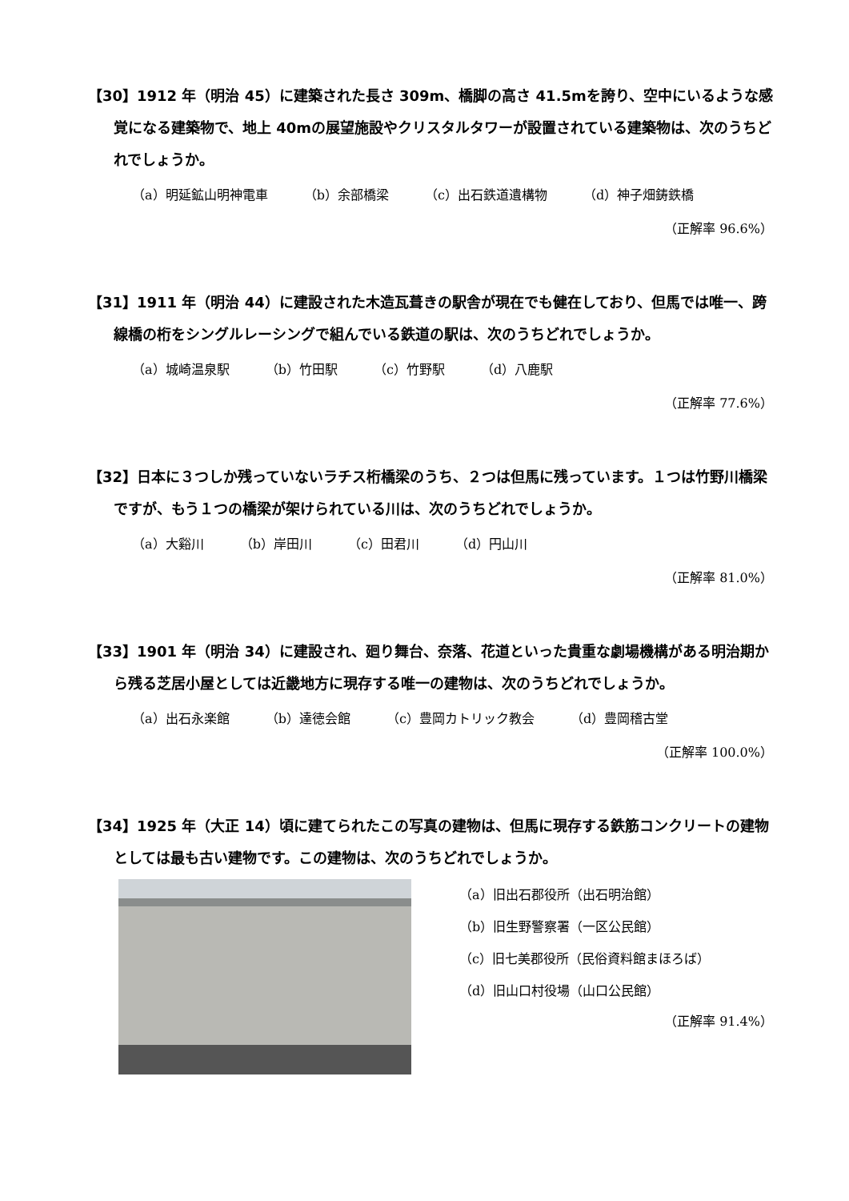【30】1912 年（明治 45）に建築された長さ 309m、橋脚の高さ 41.5mを誇り、空中にいるような感覚になる建築物で、地上 40mの展望施設やクリスタルタワーが設置されている建築物は、次のうちどれでしょうか。
（a）明延鉱山明神電車 （b）余部橋梁 （c）出石鉄道遺構物 （d）神子畑鋳鉄橋
（正解率 96.6%）
【31】1911 年（明治 44）に建設された木造瓦葺きの駅舎が現在でも健在しており、但馬では唯一、跨線橋の桁をシングルレーシングで組んでいる鉄道の駅は、次のうちどれでしょうか。
（a）城崎温泉駅 （b）竹田駅 （c）竹野駅 （d）八鹿駅
（正解率 77.6%）
【32】日本に３つしか残っていないラチス桁橋梁のうち、２つは但馬に残っています。１つは竹野川橋梁ですが、もう１つの橋梁が架けられている川は、次のうちどれでしょうか。
（a）大谿川 （b）岸田川 （c）田君川 （d）円山川
（正解率 81.0%）
【33】1901 年（明治 34）に建設され、廻り舞台、奈落、花道といった貴重な劇場機構がある明治期から残る芝居小屋としては近畿地方に現存する唯一の建物は、次のうちどれでしょうか。
（a）出石永楽館 （b）達徳会館 （c）豊岡カトリック教会 （d）豊岡稽古堂
（正解率 100.0%）
【34】1925 年（大正 14）頃に建てられたこの写真の建物は、但馬に現存する鉄筋コンクリートの建物としては最も古い建物です。この建物は、次のうちどれでしょうか。
（a）旧出石郡役所（出石明治館）
（b）旧生野警察署（一区公民館）
（c）旧七美郡役所（民俗資料館まほろば）
（d）旧山口村役場（山口公民館）
（正解率 91.4%）